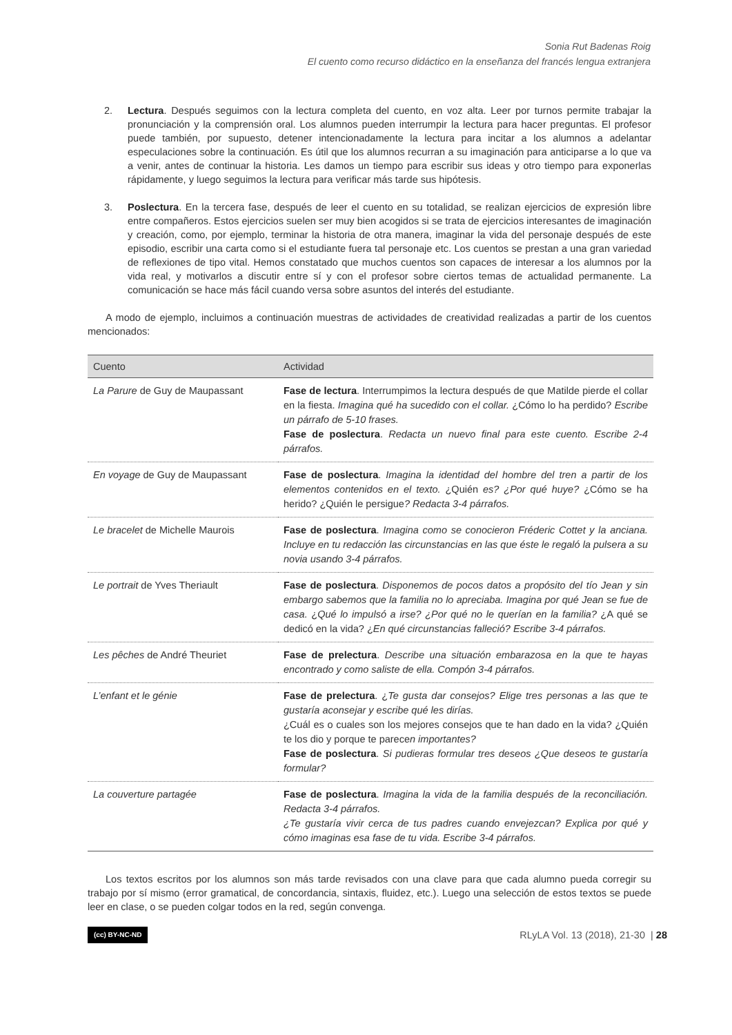Sonia Rut Badenas Roig
El cuento como recurso didáctico en la enseñanza del francés lengua extranjera
2. Lectura. Después seguimos con la lectura completa del cuento, en voz alta. Leer por turnos permite trabajar la pronunciación y la comprensión oral. Los alumnos pueden interrumpir la lectura para hacer preguntas. El profesor puede también, por supuesto, detener intencionadamente la lectura para incitar a los alumnos a adelantar especulaciones sobre la continuación. Es útil que los alumnos recurran a su imaginación para anticiparse a lo que va a venir, antes de continuar la historia. Les damos un tiempo para escribir sus ideas y otro tiempo para exponerlas rápidamente, y luego seguimos la lectura para verificar más tarde sus hipótesis.
3. Poslectura. En la tercera fase, después de leer el cuento en su totalidad, se realizan ejercicios de expresión libre entre compañeros. Estos ejercicios suelen ser muy bien acogidos si se trata de ejercicios interesantes de imaginación y creación, como, por ejemplo, terminar la historia de otra manera, imaginar la vida del personaje después de este episodio, escribir una carta como si el estudiante fuera tal personaje etc. Los cuentos se prestan a una gran variedad de reflexiones de tipo vital. Hemos constatado que muchos cuentos son capaces de interesar a los alumnos por la vida real, y motivarlos a discutir entre sí y con el profesor sobre ciertos temas de actualidad permanente. La comunicación se hace más fácil cuando versa sobre asuntos del interés del estudiante.
A modo de ejemplo, incluimos a continuación muestras de actividades de creatividad realizadas a partir de los cuentos mencionados:
| Cuento | Actividad |
| --- | --- |
| La Parure de Guy de Maupassant | Fase de lectura . Interrumpimos la lectura después de que Matilde pierde el collar en la fiesta. Imagina qué ha sucedido con el collar. ¿Cómo lo ha perdido? Escribe un párrafo de 5-10 frases. Fase de poslectura . Redacta un nuevo final para este cuento. Escribe 2-4 párrafos. |
| En voyage de Guy de Maupassant | Fase de poslectura . Imagina la identidad del hombre del tren a partir de los elementos contenidos en el texto. ¿Quién es? ¿Por qué huye? ¿Cómo se ha herido? ¿Quién le persigue ? Redacta 3-4 párrafos. |
| Le bracelet de Michelle Maurois | Fase de poslectura . Imagina como se conocieron Fréderic Cottet y la anciana. Incluye en tu redacción las circunstancias en las que éste le regaló la pulsera a su novia usando 3-4 párrafos. |
| Le portrait de Yves Theriault | Fase de poslectura . Disponemos de pocos datos a propósito del tío Jean y sin embargo sabemos que la familia no lo apreciaba. Imagina por qué Jean se fue de casa. ¿ Qué lo impulsó a irse? ¿Por qué no le querían en la familia? ¿A qué se dedicó en la vida? ¿ En qué circunstancias falleció? Escribe 3-4 párrafos. |
| Les pêches de André Theuriet | Fase de prelectura . Describe una situación embarazosa en la que te hayas encontrado y como saliste de ella. Compón 3-4 párrafos. |
| L’enfant et le génie | Fase de prelectura . ¿ Te gusta dar consejos? Elige tres personas a las que te gustaría aconsejar y escribe qué les dirías. ¿Cuál es o cuales son los mejores consejos que te han dado en la vida? ¿Quién te los dio y porque te parece n importantes? Fase de poslectura . Si pudieras formular tres deseos ¿Que deseos te gustaría formular? |
| La couverture partagée | Fase de poslectura . Imagina la vida de la familia después de la reconciliación. Redacta 3-4 párrafos. ¿Te gustaría vivir cerca de tus padres cuando envejezcan? Explica por qué y cómo imaginas esa fase de tu vida. Escribe 3-4 párrafos. |
Los textos escritos por los alumnos son más tarde revisados con una clave para que cada alumno pueda corregir su trabajo por sí mismo (error gramatical, de concordancia, sintaxis, fluidez, etc.). Luego una selección de estos textos se puede leer en clase, o se pueden colgar todos en la red, según convenga.
(cc) BY-NC-ND RLyLA Vol. 13 (2018), 21-30 | 28